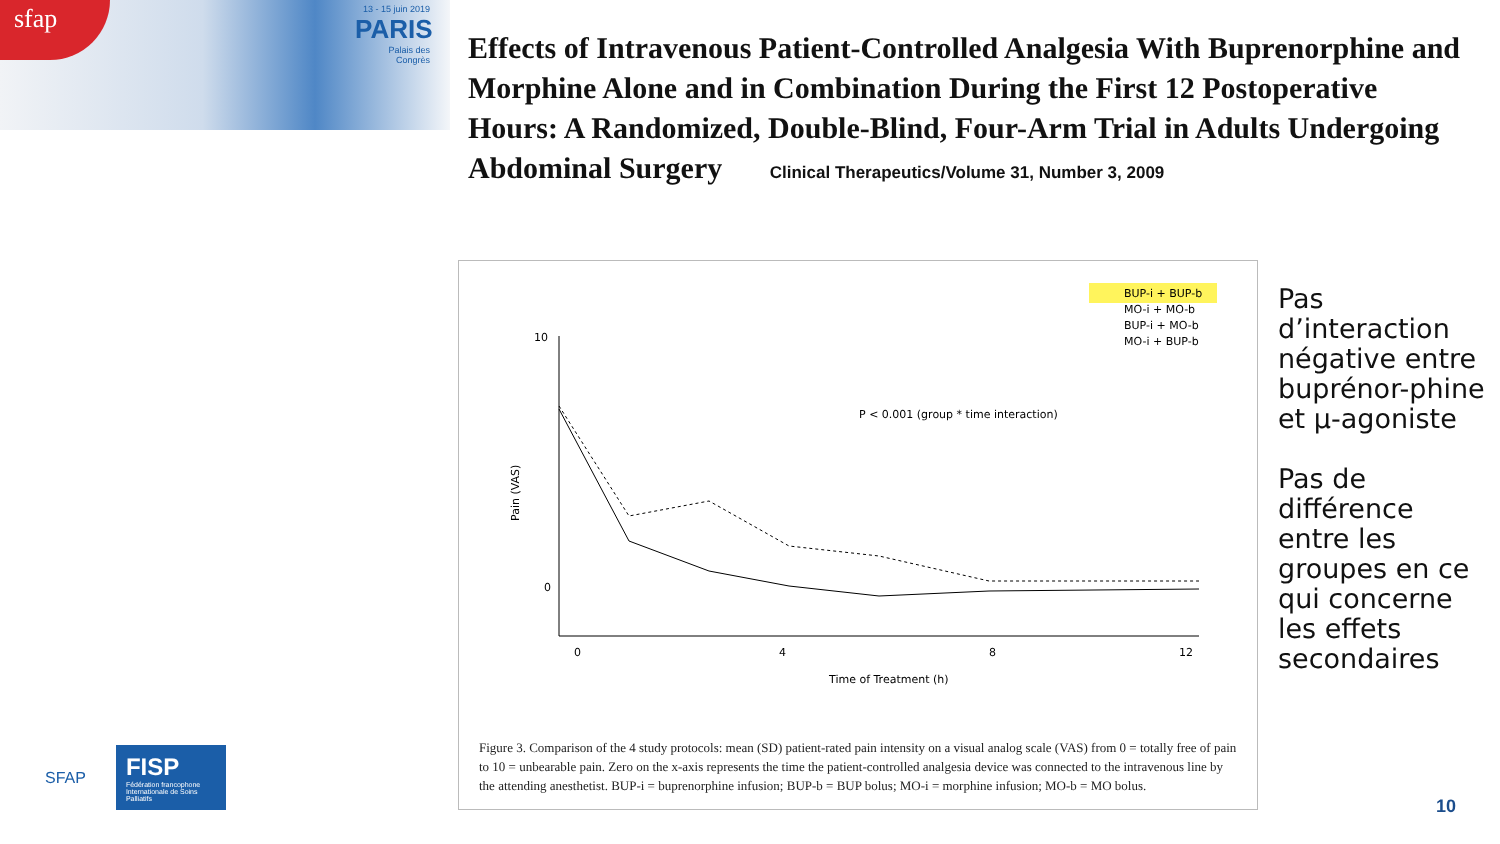sfap
13 - 15 juin 2019
PARIS
Palais des Congrès
Effects of Intravenous Patient-Controlled Analgesia With Buprenorphine and Morphine Alone and in Combination During the First 12 Postoperative Hours: A Randomized, Double-Blind, Four-Arm Trial in Adults Undergoing Abdominal Surgery Clinical Therapeutics/Volume 31, Number 3, 2009
BUP-i + BUP-b
MO-i + MO-b
BUP-i + MO-b
MO-i + BUP-b
10
0
Pain (VAS)
0
4
8
12
Time of Treatment (h)
P < 0.001 (group * time interaction)
Figure 3. Comparison of the 4 study protocols: mean (SD) patient-rated pain intensity on a visual analog scale (VAS) from 0 = totally free of pain to 10 = unbearable pain. Zero on the x-axis represents the time the patient-controlled analgesia device was connected to the intravenous line by the attending anesthetist. BUP-i = buprenorphine infusion; BUP-b = BUP bolus; MO-i = morphine infusion; MO-b = MO bolus.
Pas d’interaction négative entre buprénor-phine et µ-agoniste
Pas de différence entre les groupes en ce qui concerne les effets secondaires
10
SFAP
FISP
Fédération francophone Internationale de Soins Palliatifs